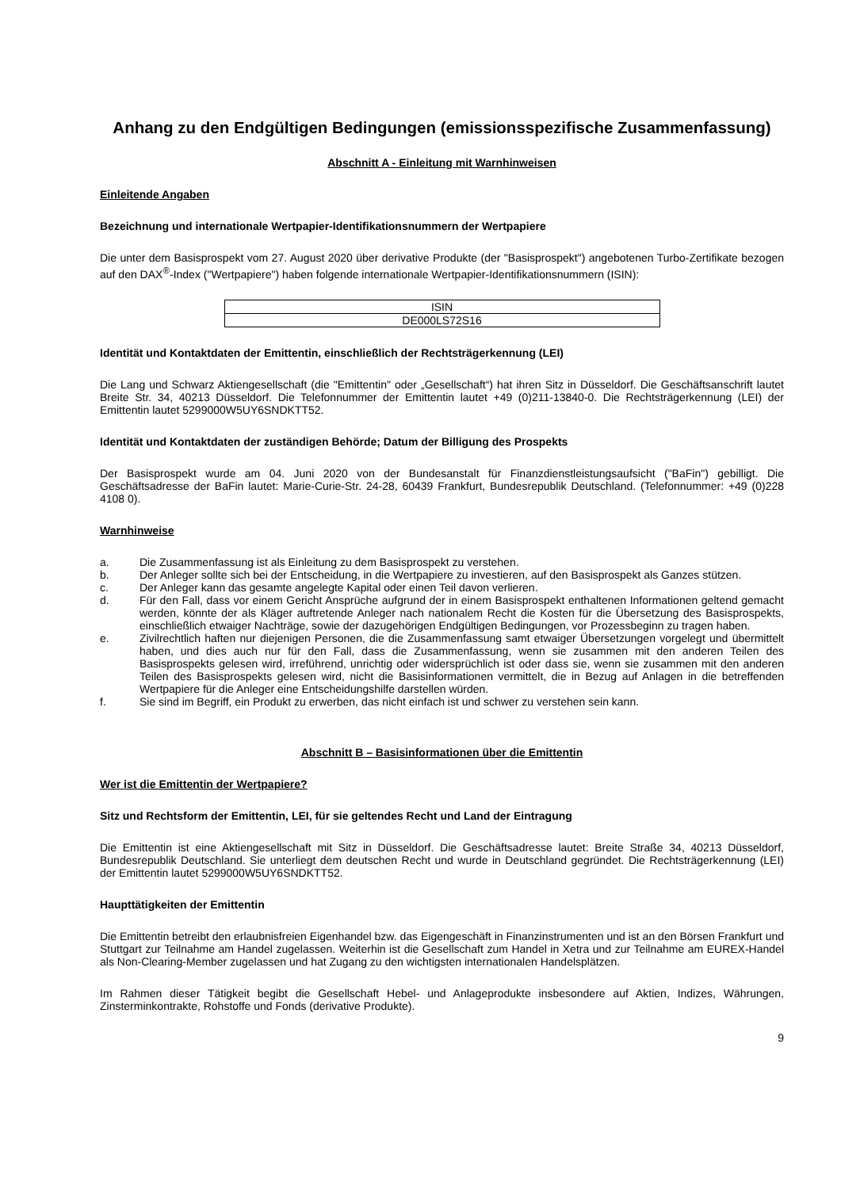Anhang zu den Endgültigen Bedingungen (emissionsspezifische Zusammenfassung)
Abschnitt A - Einleitung mit Warnhinweisen
Einleitende Angaben
Bezeichnung und internationale Wertpapier-Identifikationsnummern der Wertpapiere
Die unter dem Basisprospekt vom 27. August 2020 über derivative Produkte (der "Basisprospekt") angebotenen Turbo-Zertifikate bezogen auf den DAX<sup>®</sup>-Index ("Wertpapiere") haben folgende internationale Wertpapier-Identifikationsnummern (ISIN):
| ISIN |
| DE000LS72S16 |
Identität und Kontaktdaten der Emittentin, einschließlich der Rechtsträgerkennung (LEI)
Die Lang und Schwarz Aktiengesellschaft (die "Emittentin" oder „Gesellschaft“) hat ihren Sitz in Düsseldorf. Die Geschäftsanschrift lautet Breite Str. 34, 40213 Düsseldorf. Die Telefonnummer der Emittentin lautet +49 (0)211-13840-0. Die Rechtsträgerkennung (LEI) der Emittentin lautet 5299000W5UY6SNDKTT52.
Identität und Kontaktdaten der zuständigen Behörde; Datum der Billigung des Prospekts
Der Basisprospekt wurde am 04. Juni 2020 von der Bundesanstalt für Finanzdienstleistungsaufsicht ("BaFin") gebilligt. Die Geschäftsadresse der BaFin lautet: Marie-Curie-Str. 24-28, 60439 Frankfurt, Bundesrepublik Deutschland. (Telefonnummer: +49 (0)228 4108 0).
Warnhinweise
a. Die Zusammenfassung ist als Einleitung zu dem Basisprospekt zu verstehen.
b. Der Anleger sollte sich bei der Entscheidung, in die Wertpapiere zu investieren, auf den Basisprospekt als Ganzes stützen.
c. Der Anleger kann das gesamte angelegte Kapital oder einen Teil davon verlieren.
d. Für den Fall, dass vor einem Gericht Ansprüche aufgrund der in einem Basisprospekt enthaltenen Informationen geltend gemacht werden, könnte der als Kläger auftretende Anleger nach nationalem Recht die Kosten für die Übersetzung des Basisprospekts, einschließlich etwaiger Nachträge, sowie der dazugehörigen Endgültigen Bedingungen, vor Prozessbeginn zu tragen haben.
e. Zivilrechtlich haften nur diejenigen Personen, die die Zusammenfassung samt etwaiger Übersetzungen vorgelegt und übermittelt haben, und dies auch nur für den Fall, dass die Zusammenfassung, wenn sie zusammen mit den anderen Teilen des Basisprospekts gelesen wird, irreführend, unrichtig oder widersprüchlich ist oder dass sie, wenn sie zusammen mit den anderen Teilen des Basisprospekts gelesen wird, nicht die Basisinformationen vermittelt, die in Bezug auf Anlagen in die betreffenden Wertpapiere für die Anleger eine Entscheidungshilfe darstellen würden.
f. Sie sind im Begriff, ein Produkt zu erwerben, das nicht einfach ist und schwer zu verstehen sein kann.
Abschnitt B – Basisinformationen über die Emittentin
Wer ist die Emittentin der Wertpapiere?
Sitz und Rechtsform der Emittentin, LEI, für sie geltendes Recht und Land der Eintragung
Die Emittentin ist eine Aktiengesellschaft mit Sitz in Düsseldorf. Die Geschäftsadresse lautet: Breite Straße 34, 40213 Düsseldorf, Bundesrepublik Deutschland. Sie unterliegt dem deutschen Recht und wurde in Deutschland gegründet. Die Rechtsträgerkennung (LEI) der Emittentin lautet 5299000W5UY6SNDKTT52.
Haupttätigkeiten der Emittentin
Die Emittentin betreibt den erlaubnisfreien Eigenhandel bzw. das Eigengeschäft in Finanzinstrumenten und ist an den Börsen Frankfurt und Stuttgart zur Teilnahme am Handel zugelassen. Weiterhin ist die Gesellschaft zum Handel in Xetra und zur Teilnahme am EUREX-Handel als Non-Clearing-Member zugelassen und hat Zugang zu den wichtigsten internationalen Handelsplätzen.
Im Rahmen dieser Tätigkeit begibt die Gesellschaft Hebel- und Anlageprodukte insbesondere auf Aktien, Indizes, Währungen, Zinsterminkontrakte, Rohstoffe und Fonds (derivative Produkte).
9